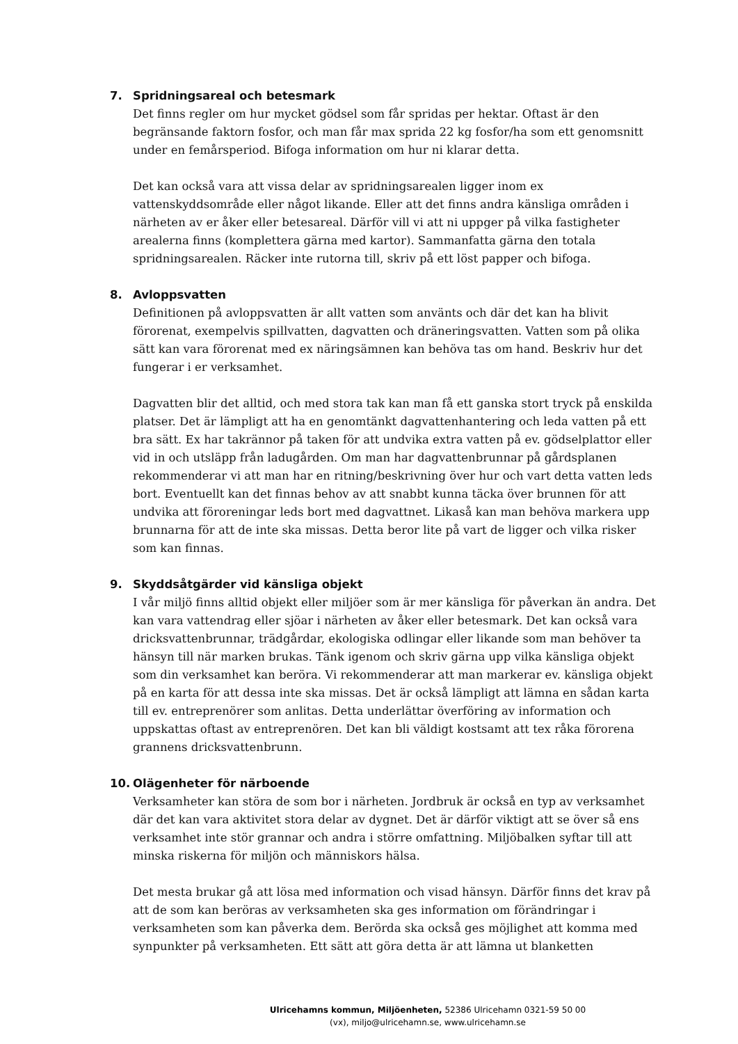7. Spridningsareal och betesmark
Det finns regler om hur mycket gödsel som får spridas per hektar. Oftast är den begränsande faktorn fosfor, och man får max sprida 22 kg fosfor/ha som ett genomsnitt under en femårsperiod. Bifoga information om hur ni klarar detta.
Det kan också vara att vissa delar av spridningsarealen ligger inom ex vattenskyddsområde eller något likande. Eller att det finns andra känsliga områden i närheten av er åker eller betesareal. Därför vill vi att ni uppger på vilka fastigheter arealerna finns (komplettera gärna med kartor). Sammanfatta gärna den totala spridningsarealen. Räcker inte rutorna till, skriv på ett löst papper och bifoga.
8. Avloppsvatten
Definitionen på avloppsvatten är allt vatten som använts och där det kan ha blivit förorenat, exempelvis spillvatten, dagvatten och dräneringsvatten. Vatten som på olika sätt kan vara förorenat med ex näringsämnen kan behöva tas om hand. Beskriv hur det fungerar i er verksamhet.
Dagvatten blir det alltid, och med stora tak kan man få ett ganska stort tryck på enskilda platser. Det är lämpligt att ha en genomtänkt dagvattenhantering och leda vatten på ett bra sätt. Ex har takrännor på taken för att undvika extra vatten på ev. gödselplattor eller vid in och utsläpp från ladugården. Om man har dagvattenbrunnar på gårdsplanen rekommenderar vi att man har en ritning/beskrivning över hur och vart detta vatten leds bort. Eventuellt kan det finnas behov av att snabbt kunna täcka över brunnen för att undvika att föroreningar leds bort med dagvattnet. Likaså kan man behöva markera upp brunnarna för att de inte ska missas. Detta beror lite på vart de ligger och vilka risker som kan finnas.
9. Skyddsåtgärder vid känsliga objekt
I vår miljö finns alltid objekt eller miljöer som är mer känsliga för påverkan än andra. Det kan vara vattendrag eller sjöar i närheten av åker eller betesmark. Det kan också vara dricksvattenbrunnar, trädgårdar, ekologiska odlingar eller likande som man behöver ta hänsyn till när marken brukas. Tänk igenom och skriv gärna upp vilka känsliga objekt som din verksamhet kan beröra. Vi rekommenderar att man markerar ev. känsliga objekt på en karta för att dessa inte ska missas. Det är också lämpligt att lämna en sådan karta till ev. entreprenörer som anlitas. Detta underlättar överföring av information och uppskattas oftast av entreprenören. Det kan bli väldigt kostsamt att tex råka förorena grannens dricksvattenbrunn.
10. Olägenheter för närboende
Verksamheter kan störa de som bor i närheten. Jordbruk är också en typ av verksamhet där det kan vara aktivitet stora delar av dygnet. Det är därför viktigt att se över så ens verksamhet inte stör grannar och andra i större omfattning. Miljöbalken syftar till att minska riskerna för miljön och människors hälsa.
Det mesta brukar gå att lösa med information och visad hänsyn. Därför finns det krav på att de som kan beröras av verksamheten ska ges information om förändringar i verksamheten som kan påverka dem. Berörda ska också ges möjlighet att komma med synpunkter på verksamheten. Ett sätt att göra detta är att lämna ut blanketten
Ulricehamns kommun, Miljöenheten, 52386 Ulricehamn 0321-59 50 00
(vx), miljo@ulricehamn.se, www.ulricehamn.se